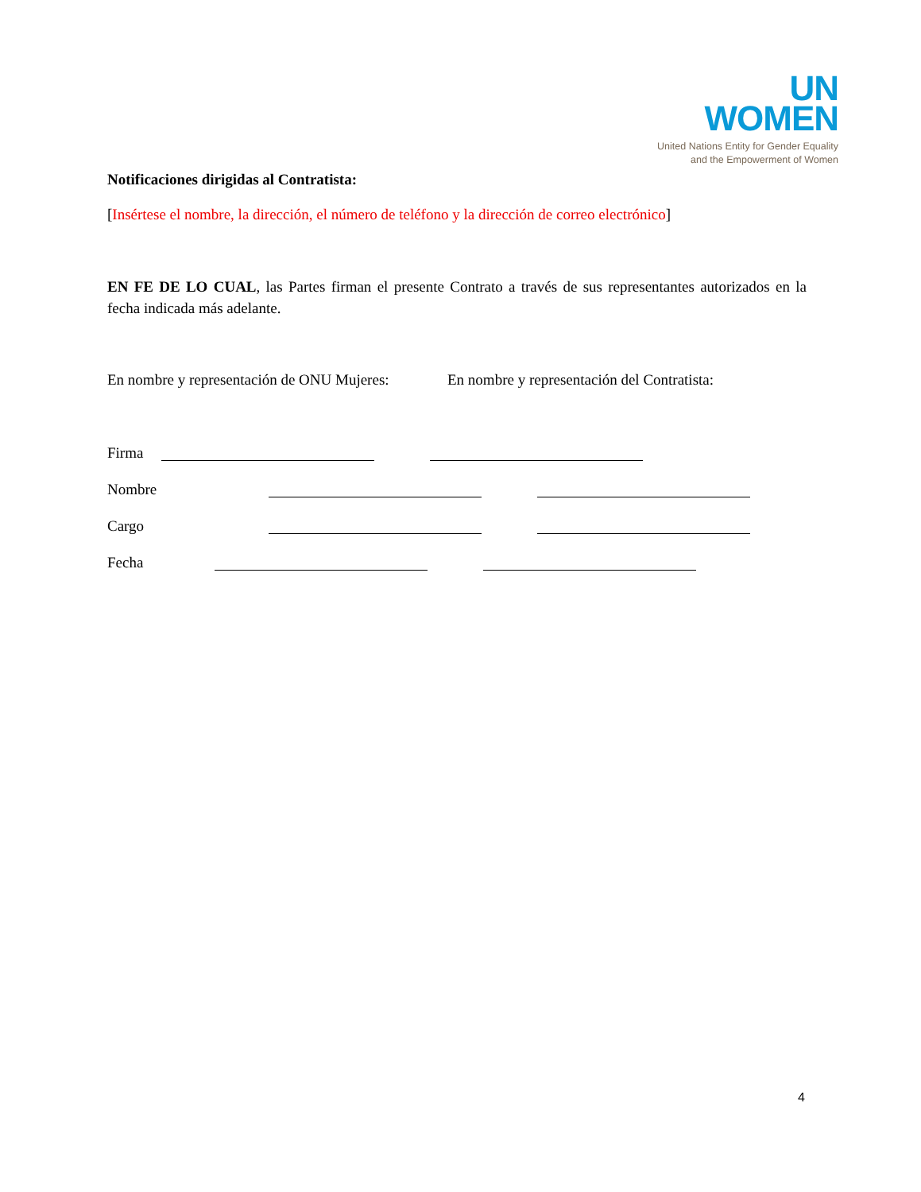UN
WOMEN
United Nations Entity for Gender Equality
and the Empowerment of Women
Notificaciones dirigidas al Contratista:
[Insértese el nombre, la dirección, el número de teléfono y la dirección de correo electrónico]
EN FE DE LO CUAL, las Partes firman el presente Contrato a través de sus representantes autorizados en la fecha indicada más adelante.
En nombre y representación de ONU Mujeres: En nombre y representación del Contratista:
Firma
Nombre
Cargo
Fecha
4